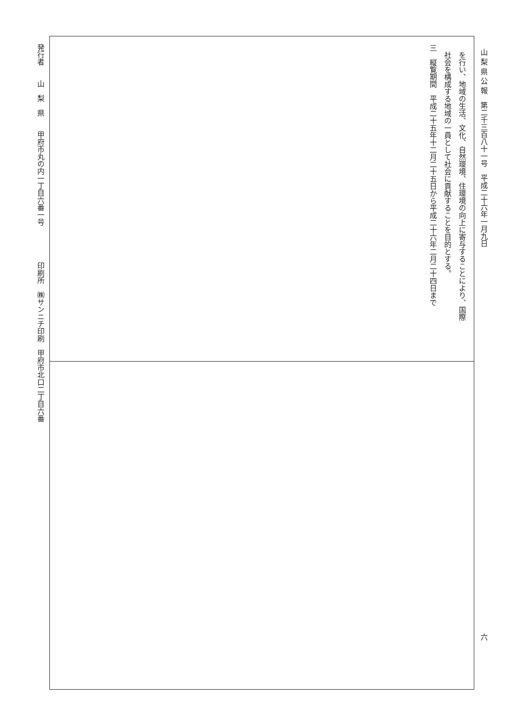山 梨 県 公 報　第二千三百八十一号　平成二十六年一月九日 六
を行い、地域の生活、文化、自然環境、住環境の向上に寄与することにより、国際
社会を構成する地域の一員として社会に貢献することを目的とする。
三　縦覧期間　平成二十五年十二月二十五日から平成二十六年二月二十四日まで
発行者　　山　梨　県　　甲府市丸の内一丁目六番一号　　　　　印刷所　㈱サンニチ印刷　甲府市北口二丁目六番